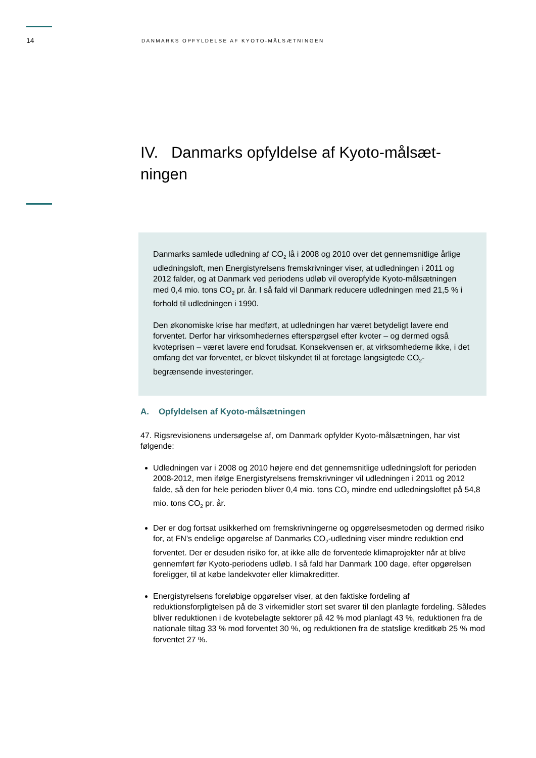14 DANMARKS OPFYLDELSE AF KYOTO-MÅLSÆTNINGEN
IV. Danmarks opfyldelse af Kyoto-målsæt-
ningen
Danmarks samlede udledning af CO<sub>2</sub> lå i 2008 og 2010 over det gennemsnitlige årlige udledningsloft, men Energistyrelsens fremskrivninger viser, at udledningen i 2011 og 2012 falder, og at Danmark ved periodens udløb vil overopfylde Kyoto-målsætningen med 0,4 mio. tons CO<sub>2</sub> pr. år. I så fald vil Danmark reducere udledningen med 21,5 % i forhold til udledningen i 1990.
Den økonomiske krise har medført, at udledningen har været betydeligt lavere end forventet. Derfor har virksomhedernes efterspørgsel efter kvoter – og dermed også kvoteprisen – været lavere end forudsat. Konsekvensen er, at virksomhederne ikke, i det omfang det var forventet, er blevet tilskyndet til at foretage langsigtede CO<sub>2</sub>-begrænsende investeringer.
A. Opfyldelsen af Kyoto-målsætningen
47. Rigsrevisionens undersøgelse af, om Danmark opfylder Kyoto-målsætningen, har vist følgende:
Udledningen var i 2008 og 2010 højere end det gennemsnitlige udledningsloft for perioden 2008-2012, men ifølge Energistyrelsens fremskrivninger vil udledningen i 2011 og 2012 falde, så den for hele perioden bliver 0,4 mio. tons CO<sub>2</sub> mindre end udledningsloftet på 54,8 mio. tons CO<sub>2</sub> pr. år.
Der er dog fortsat usikkerhed om fremskrivningerne og opgørelsesmetoden og dermed risiko for, at FN’s endelige opgørelse af Danmarks CO<sub>2</sub>-udledning viser mindre reduktion end forventet. Der er desuden risiko for, at ikke alle de forventede klimaprojekter når at blive gennemført før Kyoto-periodens udløb. I så fald har Danmark 100 dage, efter opgørelsen foreligger, til at købe landekvoter eller klimakreditter.
Energistyrelsens foreløbige opgørelser viser, at den faktiske fordeling af reduktionsforpligtelsen på de 3 virkemidler stort set svarer til den planlagte fordeling. Således bliver reduktionen i de kvotebelagte sektorer på 42 % mod planlagt 43 %, reduktionen fra de nationale tiltag 33 % mod forventet 30 %, og reduktionen fra de statslige kreditkøb 25 % mod forventet 27 %.